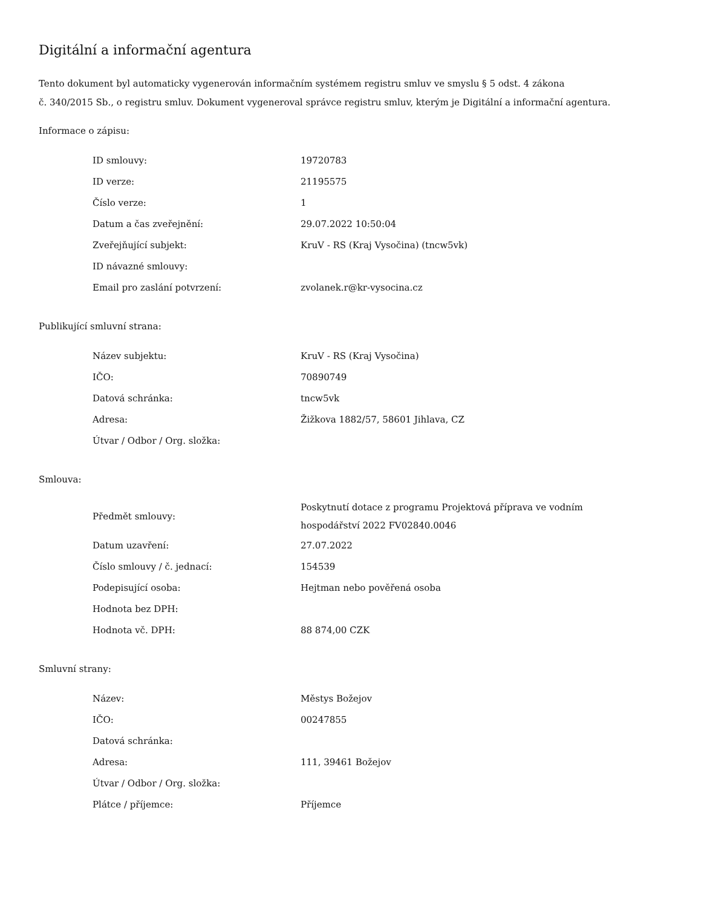Digitální a informační agentura
Tento dokument byl automaticky vygenerován informačním systémem registru smluv ve smyslu § 5 odst. 4 zákona
č. 340/2015 Sb., o registru smluv. Dokument vygeneroval správce registru smluv, kterým je Digitální a informační agentura.
Informace o zápisu:
| ID smlouvy: | 19720783 |
| ID verze: | 21195575 |
| Číslo verze: | 1 |
| Datum a čas zveřejnění: | 29.07.2022 10:50:04 |
| Zveřejňující subjekt: | KruV - RS (Kraj Vysočina) (tncw5vk) |
| ID návazné smlouvy: | |
| Email pro zaslání potvrzení: | zvolanek.r@kr-vysocina.cz |
Publikující smluvní strana:
| Název subjektu: | KruV - RS (Kraj Vysočina) |
| IČO: | 70890749 |
| Datová schránka: | tncw5vk |
| Adresa: | Žižkova 1882/57, 58601 Jihlava, CZ |
| Útvar / Odbor / Org. složka: | |
Smlouva:
| Předmět smlouvy: | Poskytnutí dotace z programu Projektová příprava ve vodním hospodářství 2022 FV02840.0046 |
| Datum uzavření: | 27.07.2022 |
| Číslo smlouvy / č. jednací: | 154539 |
| Podepisující osoba: | Hejtman nebo pověřená osoba |
| Hodnota bez DPH: | |
| Hodnota vč. DPH: | 88 874,00 CZK |
Smluvní strany:
| Název: | Městys Božejov |
| IČO: | 00247855 |
| Datová schránka: | |
| Adresa: | 111, 39461 Božejov |
| Útvar / Odbor / Org. složka: | |
| Plátce / příjemce: | Příjemce |